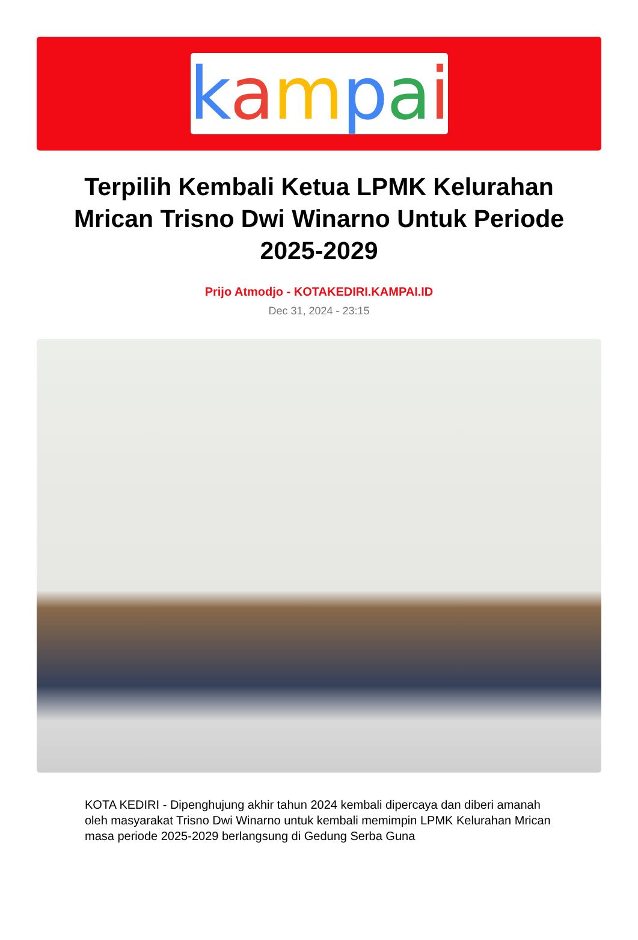kampai
Terpilih Kembali Ketua LPMK Kelurahan Mrican Trisno Dwi Winarno Untuk Periode 2025-2029
Prijo Atmodjo - KOTAKEDIRI.KAMPAI.ID
Dec 31, 2024 - 23:15
KOTA KEDIRI - Dipenghujung akhir tahun 2024 kembali dipercaya dan diberi amanah oleh masyarakat Trisno Dwi Winarno untuk kembali memimpin LPMK Kelurahan Mrican masa periode 2025-2029 berlangsung di Gedung Serba Guna